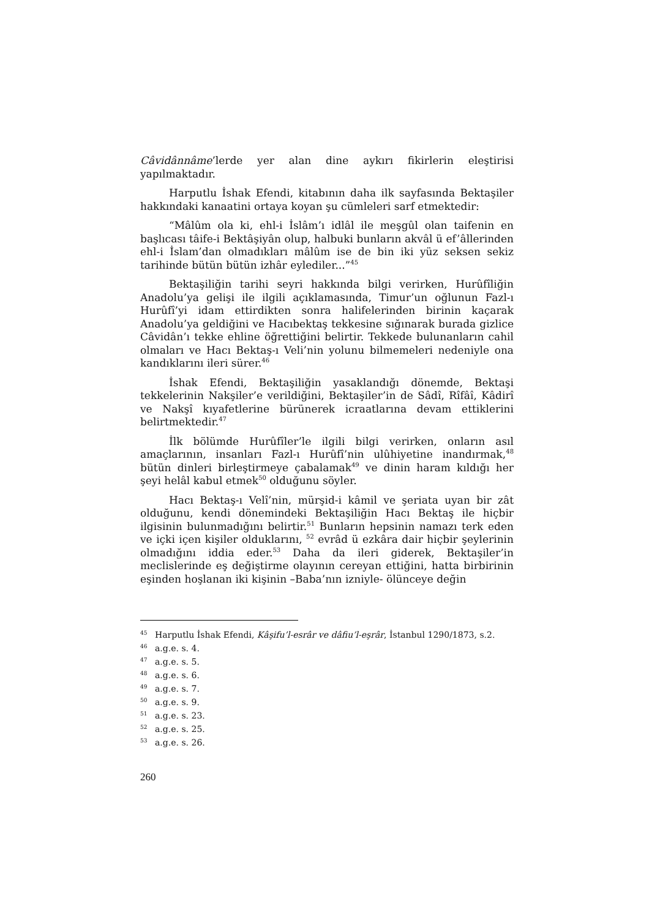Câvidânnâme’lerde yer alan dine aykırı fikirlerin eleştirisi yapılmaktadır.
Harputlu İshak Efendi, kitabının daha ilk sayfasında Bektaşiler hakkındaki kanaatini ortaya koyan şu cümleleri sarf etmektedir:
“Mâlûm ola ki, ehl-i İslâm’ı idlâl ile meşgûl olan taifenin en başlıcası tâife-i Bektâşiyân olup, halbuki bunların akvâl ü ef’âllerinden ehl-i İslam’dan olmadıkları mâlûm ise de bin iki yüz seksen sekiz tarihinde bütün bütün izhâr eylediler...”<sup>45</sup>
Bektaşiliğin tarihi seyri hakkında bilgi verirken, Hurûfîliğin Anadolu’ya gelişi ile ilgili açıklamasında, Timur’un oğlunun Fazl-ı Hurûfî’yi idam ettirdikten sonra halifelerinden birinin kaçarak Anadolu’ya geldiğini ve Hacıbektaş tekkesine sığınarak burada gizlice Câvidân’ı tekke ehline öğrettiğini belirtir. Tekkede bulunanların cahil olmaları ve Hacı Bektaş-ı Veli’nin yolunu bilmemeleri nedeniyle ona kandıklarını ileri sürer.<sup>46</sup>
İshak Efendi, Bektaşiliğin yasaklandığı dönemde, Bektaşi tekkelerinin Nakşiler’e verildiğini, Bektaşiler’in de Sâdî, Rîfâî, Kâdirî ve Nakşî kıyafetlerine bürünerek icraatlarına devam ettiklerini belirtmektedir.<sup>47</sup>
İlk bölümde Hurûfîler’le ilgili bilgi verirken, onların asıl amaçlarının, insanları Fazl-ı Hurûfî’nin ulûhiyetine inandırmak,<sup>48</sup> bütün dinleri birleştirmeye çabalamak<sup>49</sup> ve dinin haram kıldığı her şeyi helâl kabul etmek<sup>50</sup> olduğunu söyler.
Hacı Bektaş-ı Velî’nin, mürşid-i kâmil ve şeriata uyan bir zât olduğunu, kendi dönemindeki Bektaşiliğin Hacı Bektaş ile hiçbir ilgisinin bulunmadığını belirtir.<sup>51</sup> Bunların hepsinin namazı terk eden ve içki içen kişiler olduklarını, <sup>52</sup> evrâd ü ezkâra dair hiçbir şeylerinin olmadığını iddia eder.<sup>53</sup> Daha da ileri giderek, Bektaşiler’in meclislerinde eş değiştirme olayının cereyan ettiğini, hatta birbirinin eşinden hoşlanan iki kişinin –Baba’nın izniyle- ölünceye değin
<sup>45</sup> Harputlu İshak Efendi, Kâşifu’l-esrâr ve dâfiu’l-eşrâr, İstanbul 1290/1873, s.2.
<sup>46</sup> a.g.e. s. 4.
<sup>47</sup> a.g.e. s. 5.
<sup>48</sup> a.g.e. s. 6.
<sup>49</sup> a.g.e. s. 7.
<sup>50</sup> a.g.e. s. 9.
<sup>51</sup> a.g.e. s. 23.
<sup>52</sup> a.g.e. s. 25.
<sup>53</sup> a.g.e. s. 26.
260